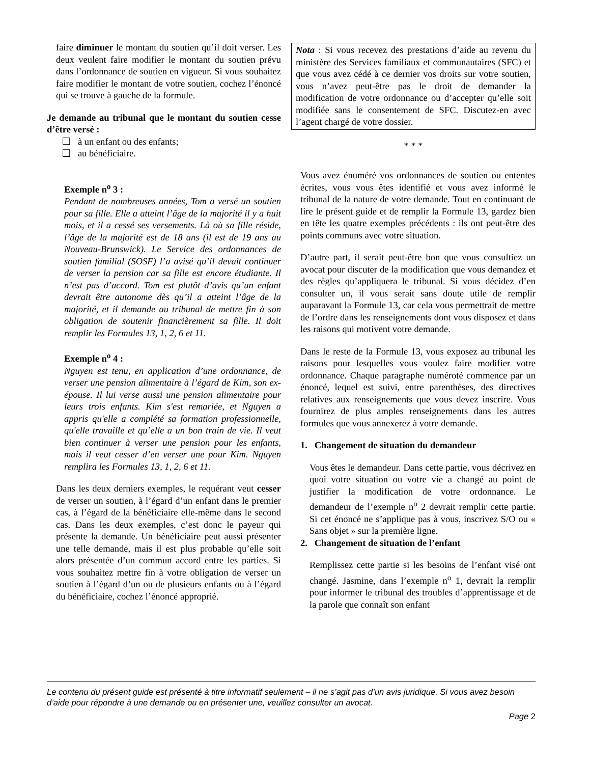faire diminuer le montant du soutien qu’il doit verser. Les deux veulent faire modifier le montant du soutien prévu dans l’ordonnance de soutien en vigueur. Si vous souhaitez faire modifier le montant de votre soutien, cochez l’énoncé qui se trouve à gauche de la formule.
Je demande au tribunal que le montant du soutien cesse d’être versé :
❑ à un enfant ou des enfants;
❑ au bénéficiaire.
Exemple n<sup>o</sup> 3 :
Pendant de nombreuses années, Tom a versé un soutien pour sa fille. Elle a atteint l’âge de la majorité il y a huit mois, et il a cessé ses versements. Là où sa fille réside, l’âge de la majorité est de 18 ans (il est de 19 ans au Nouveau-Brunswick). Le Service des ordonnances de soutien familial (SOSF) l’a avisé qu’il devait continuer de verser la pension car sa fille est encore étudiante. Il n’est pas d’accord. Tom est plutôt d’avis qu’un enfant devrait être autonome dès qu’il a atteint l’âge de la majorité, et il demande au tribunal de mettre fin à son obligation de soutenir financièrement sa fille. Il doit remplir les Formules 13, 1, 2, 6 et 11.
Exemple n<sup>o</sup> 4 :
Nguyen est tenu, en application d’une ordonnance, de verser une pension alimentaire à l’égard de Kim, son ex-épouse. Il lui verse aussi une pension alimentaire pour leurs trois enfants. Kim s'est remariée, et Nguyen a appris qu'elle a complété sa formation professionnelle, qu'elle travaille et qu’elle a un bon train de vie. Il veut bien continuer à verser une pension pour les enfants, mais il veut cesser d’en verser une pour Kim. Nguyen remplira les Formules 13, 1, 2, 6 et 11.
Dans les deux derniers exemples, le requérant veut cesser de verser un soutien, à l’égard d’un enfant dans le premier cas, à l’égard de la bénéficiaire elle-même dans le second cas. Dans les deux exemples, c’est donc le payeur qui présente la demande. Un bénéficiaire peut aussi présenter une telle demande, mais il est plus probable qu’elle soit alors présentée d’un commun accord entre les parties. Si vous souhaitez mettre fin à votre obligation de verser un soutien à l’égard d’un ou de plusieurs enfants ou à l’égard du bénéficiaire, cochez l’énoncé approprié.
Nota : Si vous recevez des prestations d’aide au revenu du ministère des Services familiaux et communautaires (SFC) et que vous avez cédé à ce dernier vos droits sur votre soutien, vous n’avez peut-être pas le droit de demander la modification de votre ordonnance ou d’accepter qu’elle soit modifiée sans le consentement de SFC. Discutez-en avec l’agent chargé de votre dossier.
* * *
Vous avez énuméré vos ordonnances de soutien ou ententes écrites, vous vous êtes identifié et vous avez informé le tribunal de la nature de votre demande. Tout en continuant de lire le présent guide et de remplir la Formule 13, gardez bien en tête les quatre exemples précédents : ils ont peut-être des points communs avec votre situation.
D’autre part, il serait peut-être bon que vous consultiez un avocat pour discuter de la modification que vous demandez et des règles qu’appliquera le tribunal. Si vous décidez d’en consulter un, il vous serait sans doute utile de remplir auparavant la Formule 13, car cela vous permettrait de mettre de l’ordre dans les renseignements dont vous disposez et dans les raisons qui motivent votre demande.
Dans le reste de la Formule 13, vous exposez au tribunal les raisons pour lesquelles vous voulez faire modifier votre ordonnance. Chaque paragraphe numéroté commence par un énoncé, lequel est suivi, entre parenthèses, des directives relatives aux renseignements que vous devez inscrire. Vous fournirez de plus amples renseignements dans les autres formules que vous annexerez à votre demande.
1. Changement de situation du demandeur
Vous êtes le demandeur. Dans cette partie, vous décrivez en quoi votre situation ou votre vie a changé au point de justifier la modification de votre ordonnance. Le demandeur de l’exemple n<sup>o</sup> 2 devrait remplir cette partie. Si cet énoncé ne s’applique pas à vous, inscrivez S/O ou « Sans objet » sur la première ligne.
2. Changement de situation de l’enfant
Remplissez cette partie si les besoins de l’enfant visé ont changé. Jasmine, dans l’exemple n<sup>o</sup> 1, devrait la remplir pour informer le tribunal des troubles d’apprentissage et de la parole que connaît son enfant
Le contenu du présent guide est présenté à titre informatif seulement – il ne s’agit pas d’un avis juridique. Si vous avez besoin d’aide pour répondre à une demande ou en présenter une, veuillez consulter un avocat.
Page 2